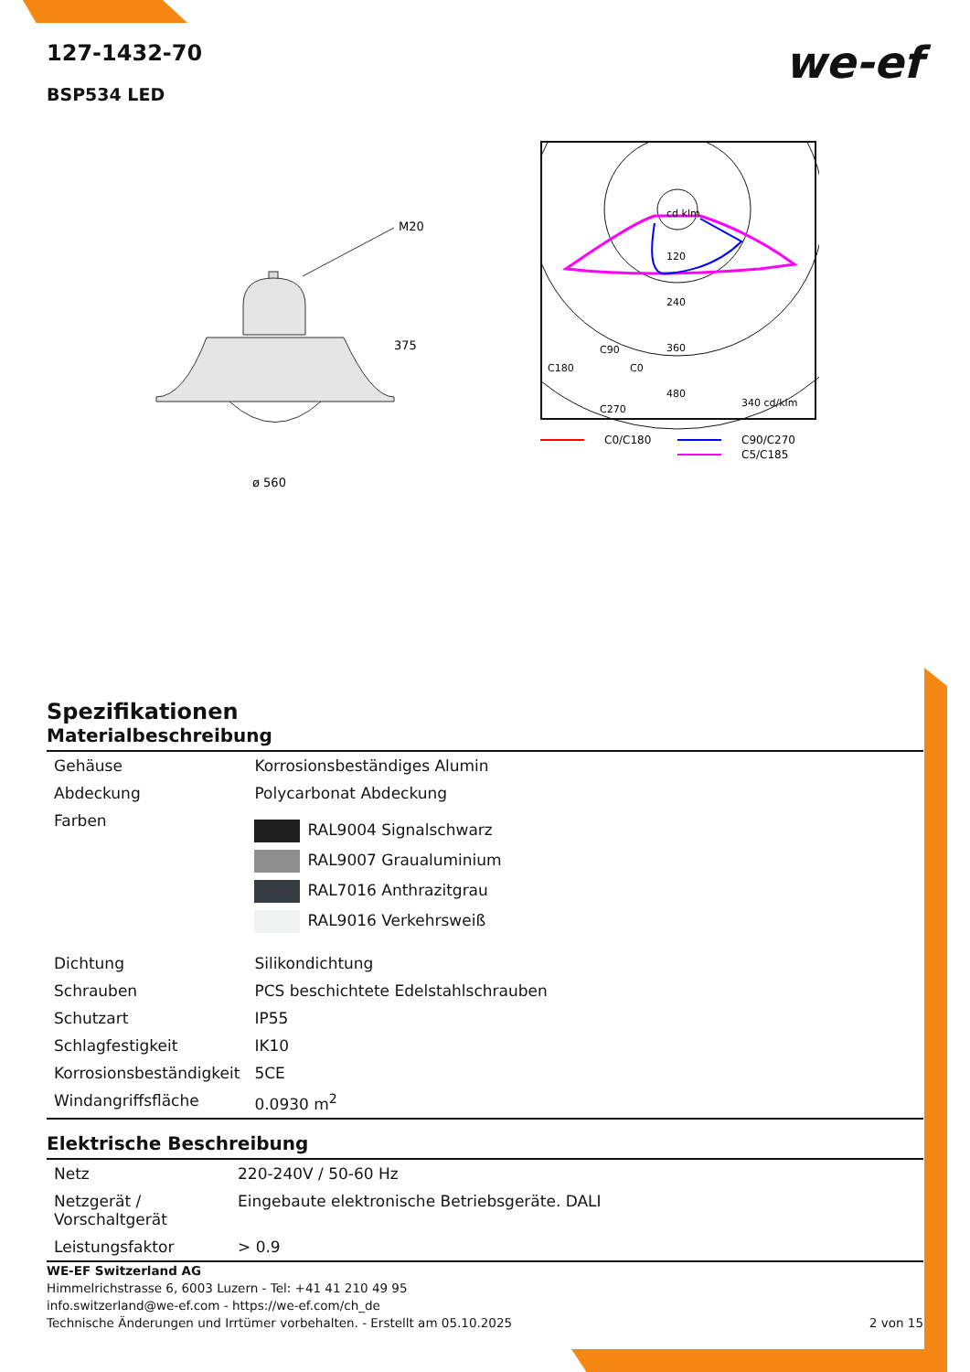we-ef
127-1432-70
BSP534 LED
M20
375
ø 560
cd klm
120
240
360
480
C180
C90
C0
C270
340 cd/klm
C0/C180
C90/C270
C5/C185
Spezifikationen
Materialbeschreibung
| Gehäuse | Korrosionsbeständiges Alumin |
| Abdeckung | Polycarbonat Abdeckung |
| Farben | RAL9004 Signalschwarz RAL9007 Graualuminium RAL7016 Anthrazitgrau RAL9016 Verkehrsweiß |
| Dichtung | Silikondichtung |
| Schrauben | PCS beschichtete Edelstahlschrauben |
| Schutzart | IP55 |
| Schlagfestigkeit | IK10 |
| Korrosionsbeständigkeit | 5CE |
| Windangriffsfläche | 0.0930 m<sup>2</sup> |
Elektrische Beschreibung
| Netz | 220-240V / 50-60 Hz |
| Netzgerät / Vorschaltgerät | Eingebaute elektronische Betriebsgeräte. DALI |
| Leistungsfaktor | > 0.9 |
WE-EF Switzerland AG
Himmelrichstrasse 6, 6003 Luzern - Tel: +41 41 210 49 95
info.switzerland@we-ef.com - https://we-ef.com/ch_de
Technische Änderungen und Irrtümer vorbehalten. - Erstellt am 05.10.2025 2 von 15